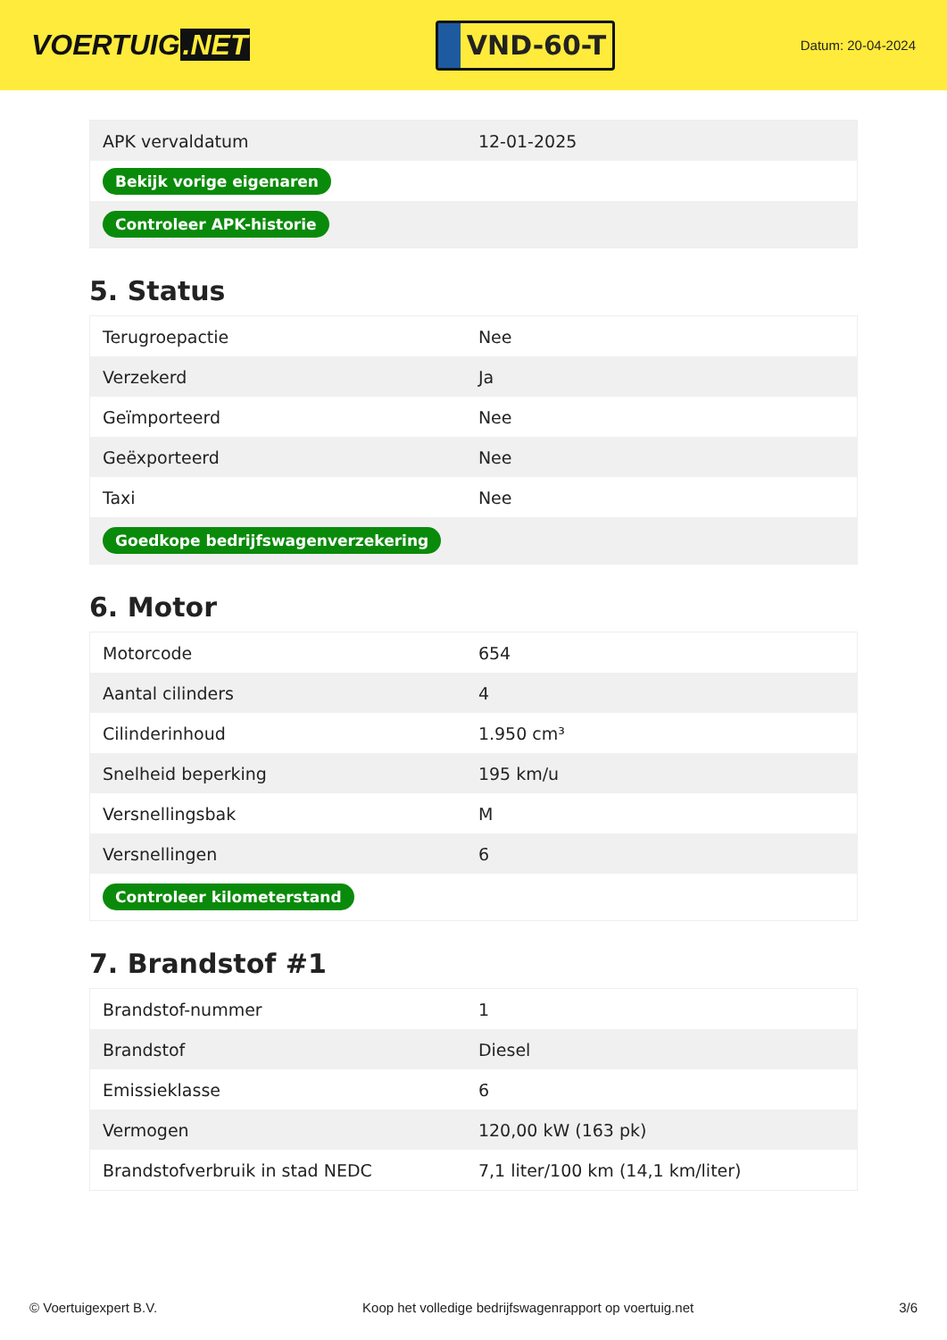VOERTUIG.NET
VND-60-T
Datum: 20-04-2024
| APK vervaldatum | 12-01-2025 |
| Bekijk vorige eigenaren | |
| Controleer APK-historie | |
5. Status
| Terugroepactie | Nee |
| Verzekerd | Ja |
| Geïmporteerd | Nee |
| Geëxporteerd | Nee |
| Taxi | Nee |
| Goedkope bedrijfswagenverzekering | |
6. Motor
| Motorcode | 654 |
| Aantal cilinders | 4 |
| Cilinderinhoud | 1.950 cm³ |
| Snelheid beperking | 195 km/u |
| Versnellingsbak | M |
| Versnellingen | 6 |
| Controleer kilometerstand | |
7. Brandstof #1
| Brandstof-nummer | 1 |
| Brandstof | Diesel |
| Emissieklasse | 6 |
| Vermogen | 120,00 kW (163 pk) |
| Brandstofverbruik in stad NEDC | 7,1 liter/100 km (14,1 km/liter) |
© Voertuigexpert B.V. Koop het volledige bedrijfswagenrapport op voertuig.net 3/6